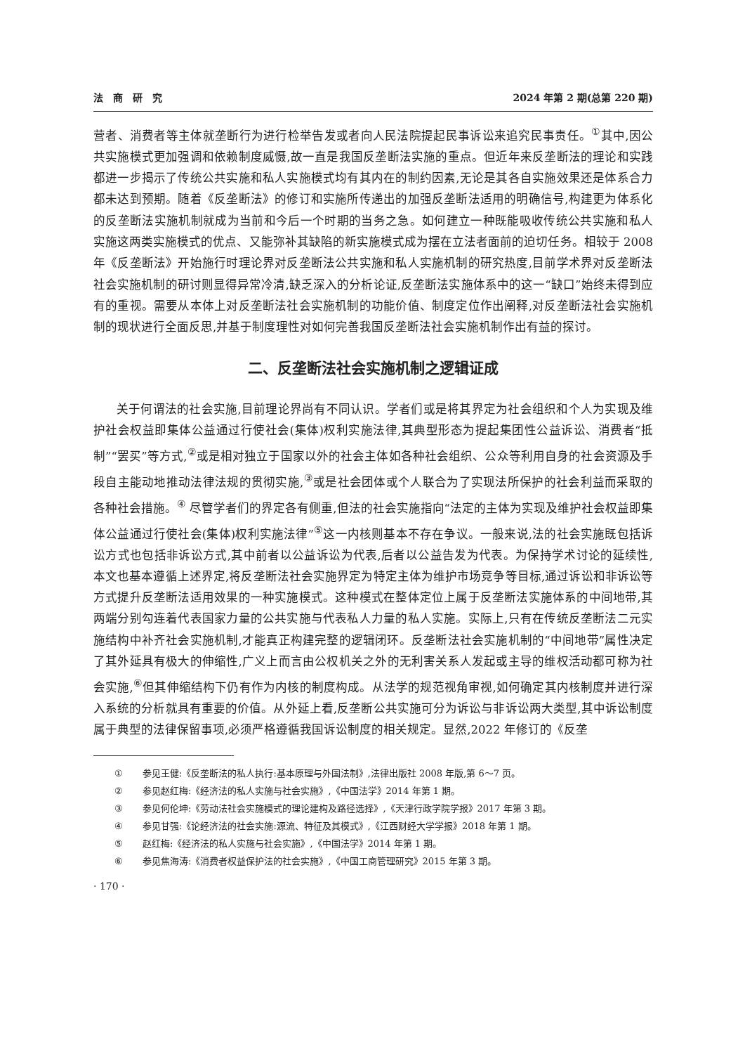法　商　研　究 2024 年第 2 期(总第 220 期)
营者、消费者等主体就垄断行为进行检举告发或者向人民法院提起民事诉讼来追究民事责任。<sup>①</sup>其中,因公共实施模式更加强调和依赖制度威慑,故一直是我国反垄断法实施的重点。但近年来反垄断法的理论和实践都进一步揭示了传统公共实施和私人实施模式均有其内在的制约因素,无论是其各自实施效果还是体系合力都未达到预期。随着《反垄断法》的修订和实施所传递出的加强反垄断法适用的明确信号,构建更为体系化的反垄断法实施机制就成为当前和今后一个时期的当务之急。如何建立一种既能吸收传统公共实施和私人实施这两类实施模式的优点、又能弥补其缺陷的新实施模式成为摆在立法者面前的迫切任务。相较于 2008 年《反垄断法》开始施行时理论界对反垄断法公共实施和私人实施机制的研究热度,目前学术界对反垄断法社会实施机制的研讨则显得异常冷清,缺乏深入的分析论证,反垄断法实施体系中的这一“缺口”始终未得到应有的重视。需要从本体上对反垄断法社会实施机制的功能价值、制度定位作出阐释,对反垄断法社会实施机制的现状进行全面反思,并基于制度理性对如何完善我国反垄断法社会实施机制作出有益的探讨。
二、反垄断法社会实施机制之逻辑证成
关于何谓法的社会实施,目前理论界尚有不同认识。学者们或是将其界定为社会组织和个人为实现及维护社会权益即集体公益通过行使社会(集体)权利实施法律,其典型形态为提起集团性公益诉讼、消费者“抵制”“罢买”等方式,<sup>②</sup>或是相对独立于国家以外的社会主体如各种社会组织、公众等利用自身的社会资源及手段自主能动地推动法律法规的贯彻实施,<sup>③</sup>或是社会团体或个人联合为了实现法所保护的社会利益而采取的各种社会措施。<sup>④</sup> 尽管学者们的界定各有侧重,但法的社会实施指向“法定的主体为实现及维护社会权益即集体公益通过行使社会(集体)权利实施法律”<sup>⑤</sup>这一内核则基本不存在争议。一般来说,法的社会实施既包括诉讼方式也包括非诉讼方式,其中前者以公益诉讼为代表,后者以公益告发为代表。为保持学术讨论的延续性,本文也基本遵循上述界定,将反垄断法社会实施界定为特定主体为维护市场竞争等目标,通过诉讼和非诉讼等方式提升反垄断法适用效果的一种实施模式。这种模式在整体定位上属于反垄断法实施体系的中间地带,其两端分别勾连着代表国家力量的公共实施与代表私人力量的私人实施。实际上,只有在传统反垄断法二元实施结构中补齐社会实施机制,才能真正构建完整的逻辑闭环。反垄断法社会实施机制的“中间地带”属性决定了其外延具有极大的伸缩性,广义上而言由公权机关之外的无利害关系人发起或主导的维权活动都可称为社会实施,<sup>⑥</sup>但其伸缩结构下仍有作为内核的制度构成。从法学的规范视角审视,如何确定其内核制度并进行深入系统的分析就具有重要的价值。从外延上看,反垄断公共实施可分为诉讼与非诉讼两大类型,其中诉讼制度属于典型的法律保留事项,必须严格遵循我国诉讼制度的相关规定。显然,2022 年修订的《反垄
① 参见王健:《反垄断法的私人执行:基本原理与外国法制》,法律出版社 2008 年版,第 6～7 页。
② 参见赵红梅:《经济法的私人实施与社会实施》,《中国法学》2014 年第 1 期。
③ 参见何伦坤:《劳动法社会实施模式的理论建构及路径选择》,《天津行政学院学报》2017 年第 3 期。
④ 参见甘强:《论经济法的社会实施:源流、特征及其模式》,《江西财经大学学报》2018 年第 1 期。
⑤ 赵红梅:《经济法的私人实施与社会实施》,《中国法学》2014 年第 1 期。
⑥ 参见焦海涛:《消费者权益保护法的社会实施》,《中国工商管理研究》2015 年第 3 期。
· 170 ·